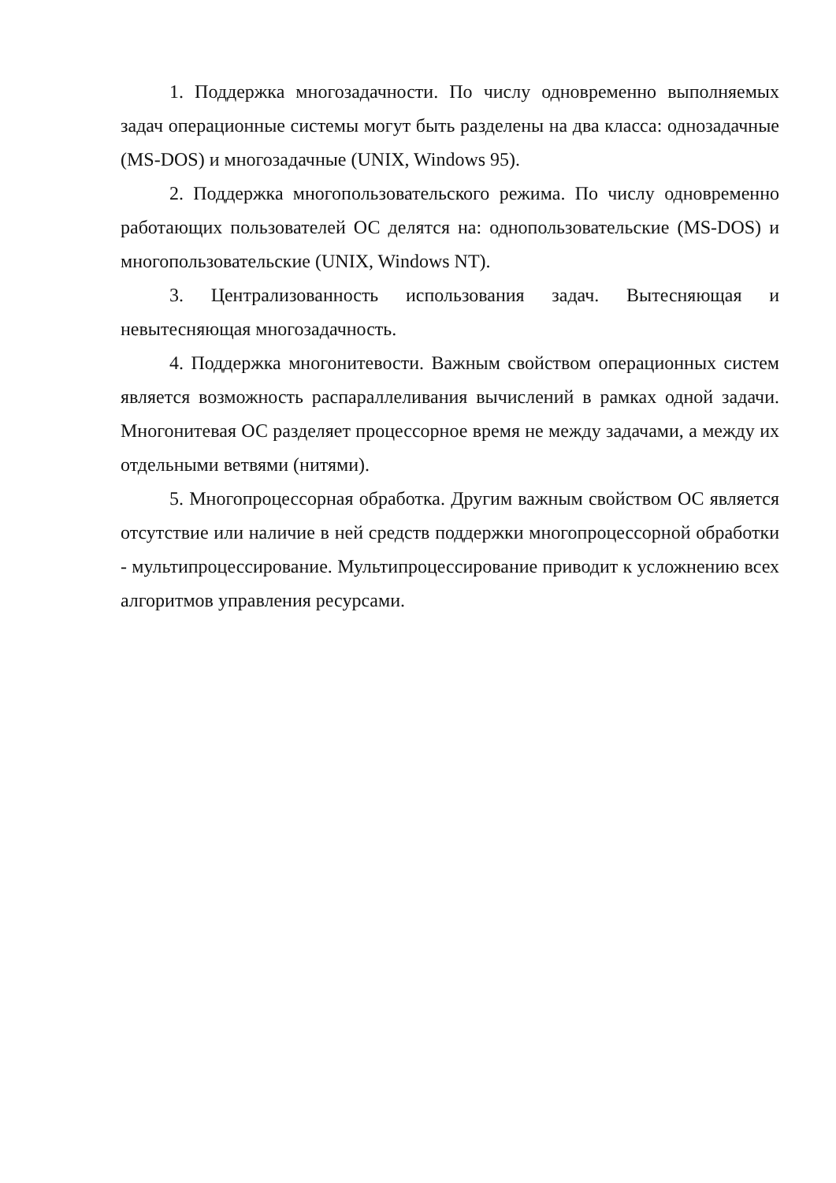1. Поддержка многозадачности. По числу одновременно выполняемых задач операционные системы могут быть разделены на два класса: однозадачные (MS-DOS) и многозадачные (UNIX, Windows 95).
2. Поддержка многопользовательского режима. По числу одновременно работающих пользователей ОС делятся на: однопользовательские (MS-DOS) и многопользовательские (UNIX, Windows NT).
3. Централизованность использования задач. Вытесняющая и невытесняющая многозадачность.
4. Поддержка многонитевости. Важным свойством операционных систем является возможность распараллеливания вычислений в рамках одной задачи. Многонитевая ОС разделяет процессорное время не между задачами, а между их отдельными ветвями (нитями).
5. Многопроцессорная обработка. Другим важным свойством ОС является отсутствие или наличие в ней средств поддержки многопроцессорной обработки - мультипроцессирование. Мультипроцессирование приводит к усложнению всех алгоритмов управления ресурсами.